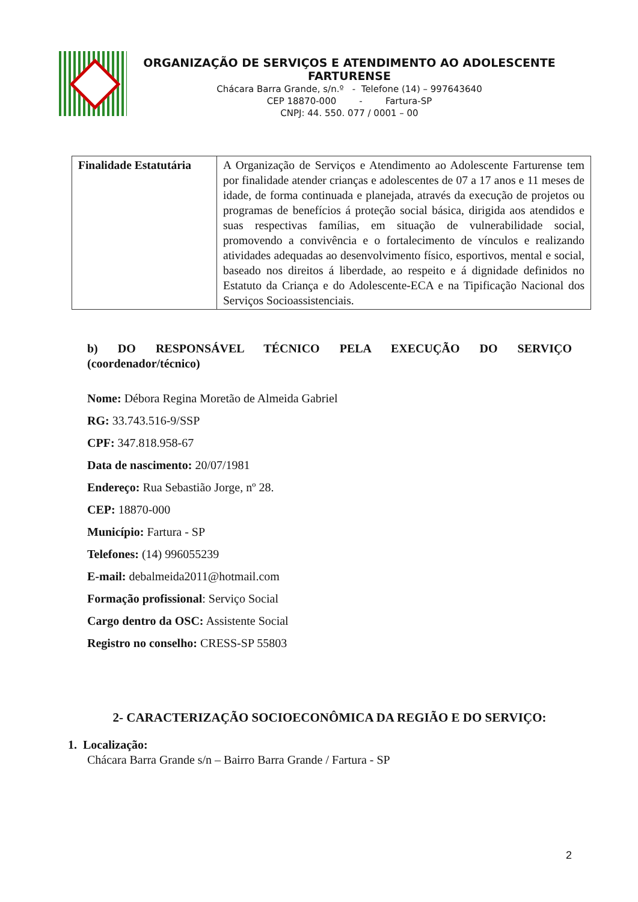ORGANIZAÇÃO DE SERVIÇOS E ATENDIMENTO AO ADOLESCENTE FARTURENSE
Chácara Barra Grande, s/n.º - Telefone (14) – 997643640
CEP 18870-000 - Fartura-SP
CNPJ: 44. 550. 077 / 0001 – 00
| Finalidade Estatutária | A Organização de Serviços e Atendimento ao Adolescente Farturense tem por finalidade atender crianças e adolescentes de 07 a 17 anos e 11 meses de idade, de forma continuada e planejada, através da execução de projetos ou programas de benefícios á proteção social básica, dirigida aos atendidos e suas respectivas famílias, em situação de vulnerabilidade social, promovendo a convivência e o fortalecimento de vínculos e realizando atividades adequadas ao desenvolvimento físico, esportivos, mental e social, baseado nos direitos á liberdade, ao respeito e á dignidade definidos no Estatuto da Criança e do Adolescente-ECA e na Tipificação Nacional dos Serviços Socioassistenciais. |
b) DO RESPONSÁVEL TÉCNICO PELA EXECUÇÃO DO SERVIÇO
(coordenador/técnico)
Nome: Débora Regina Moretão de Almeida Gabriel
RG: 33.743.516-9/SSP
CPF: 347.818.958-67
Data de nascimento: 20/07/1981
Endereço: Rua Sebastião Jorge, nº 28.
CEP: 18870-000
Município: Fartura - SP
Telefones: (14) 996055239
E-mail: debalmeida2011@hotmail.com
Formação profissional: Serviço Social
Cargo dentro da OSC: Assistente Social
Registro no conselho: CRESS-SP 55803
2- CARACTERIZAÇÃO SOCIOECONÔMICA DA REGIÃO E DO SERVIÇO:
1. Localização:
Chácara Barra Grande s/n – Bairro Barra Grande / Fartura - SP
2